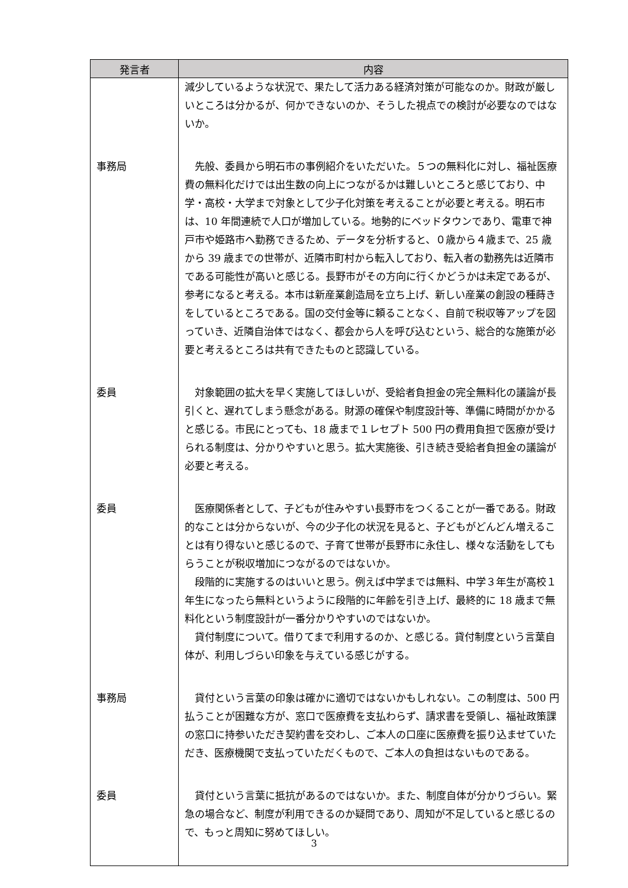| 発言者 | 内容 |
| --- | --- |
| | 減少しているような状況で、果たして活力ある経済対策が可能なのか。財政が厳しいところは分かるが、何かできないのか、そうした視点での検討が必要なのではないか。 |
| 事務局 | 先般、委員から明石市の事例紹介をいただいた。５つの無料化に対し、福祉医療費の無料化だけでは出生数の向上につながるかは難しいところと感じており、中学・高校・大学まで対象として少子化対策を考えることが必要と考える。明石市は、10 年間連続で人口が増加している。地勢的にベッドタウンであり、電車で神戸市や姫路市へ勤務できるため、データを分析すると、０歳から４歳まで、25 歳から 39 歳までの世帯が、近隣市町村から転入しており、転入者の勤務先は近隣市である可能性が高いと感じる。長野市がその方向に行くかどうかは未定であるが、参考になると考える。本市は新産業創造局を立ち上げ、新しい産業の創設の種蒔きをしているところである。国の交付金等に頼ることなく、自前で税収等アップを図っていき、近隣自治体ではなく、都会から人を呼び込むという、総合的な施策が必要と考えるところは共有できたものと認識している。 |
| 委員 | 対象範囲の拡大を早く実施してほしいが、受給者負担金の完全無料化の議論が長引くと、遅れてしまう懸念がある。財源の確保や制度設計等、準備に時間がかかると感じる。市民にとっても、18 歳まで１レセプト 500 円の費用負担で医療が受けられる制度は、分かりやすいと思う。拡大実施後、引き続き受給者負担金の議論が必要と考える。 |
| 委員 | 医療関係者として、子どもが住みやすい長野市をつくることが一番である。財政的なことは分からないが、今の少子化の状況を見ると、子どもがどんどん増えることは有り得ないと感じるので、子育て世帯が長野市に永住し、様々な活動をしてもらうことが税収増加につながるのではないか。 段階的に実施するのはいいと思う。例えば中学までは無料、中学３年生が高校１年生になったら無料というように段階的に年齢を引き上げ、最終的に 18 歳まで無料化という制度設計が一番分かりやすいのではないか。 貸付制度について。借りてまで利用するのか、と感じる。貸付制度という言葉自体が、利用しづらい印象を与えている感じがする。 |
| 事務局 | 貸付という言葉の印象は確かに適切ではないかもしれない。この制度は、500 円払うことが困難な方が、窓口で医療費を支払わらず、請求書を受領し、福祉政策課の窓口に持参いただき契約書を交わし、ご本人の口座に医療費を振り込ませていただき、医療機関で支払っていただくもので、ご本人の負担はないものである。 |
| 委員 | 貸付という言葉に抵抗があるのではないか。また、制度自体が分かりづらい。緊急の場合など、制度が利用できるのか疑問であり、周知が不足していると感じるので、もっと周知に努めてほしい。 |
3